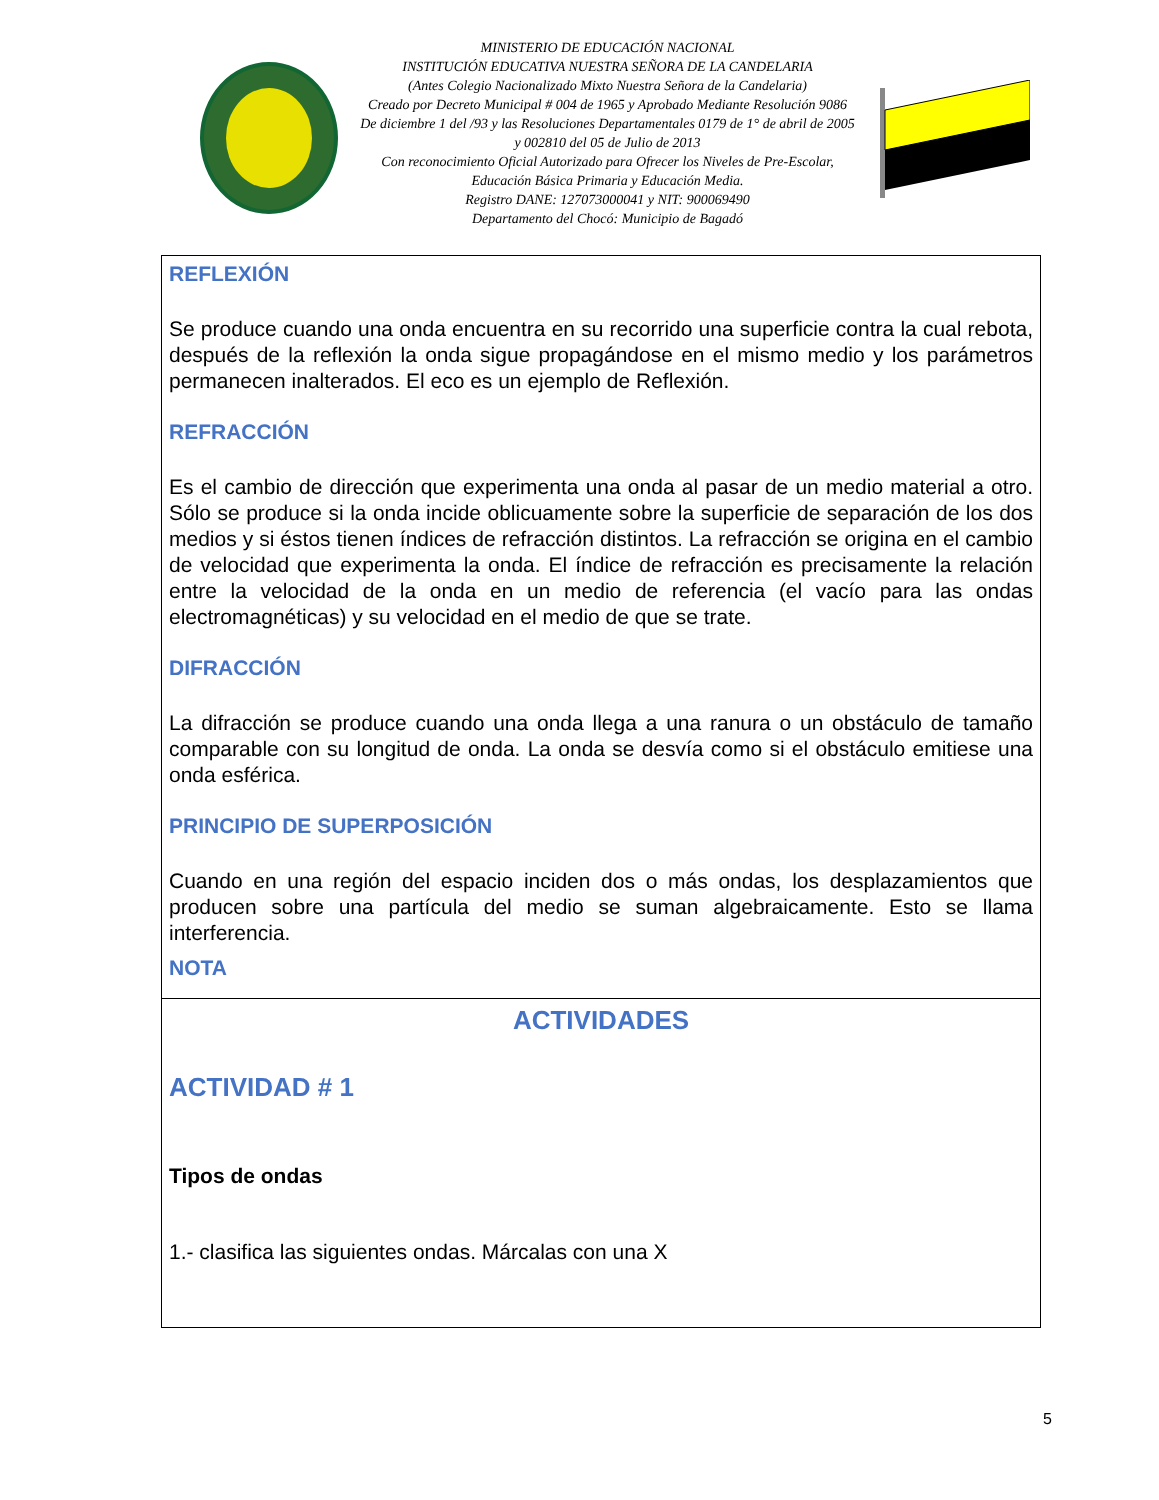MINISTERIO DE EDUCACIÓN NACIONAL
INSTITUCIÓN EDUCATIVA NUESTRA SEÑORA DE LA CANDELARIA
(Antes Colegio Nacionalizado Mixto Nuestra Señora de la Candelaria)
Creado por Decreto Municipal # 004 de 1965 y Aprobado Mediante Resolución 9086
De diciembre 1 del /93 y las Resoluciones Departamentales 0179 de 1° de abril de 2005
y 002810 del 05 de Julio de 2013
Con reconocimiento Oficial Autorizado para Ofrecer los Niveles de Pre-Escolar,
Educación Básica Primaria y Educación Media.
Registro DANE: 127073000041 y NIT: 900069490
Departamento del Chocó: Municipio de Bagadó
REFLEXIÓN
Se produce cuando una onda encuentra en su recorrido una superficie contra la cual rebota, después de la reflexión la onda sigue propagándose en el mismo medio y los parámetros permanecen inalterados. El eco es un ejemplo de Reflexión.
REFRACCIÓN
Es el cambio de dirección que experimenta una onda al pasar de un medio material a otro. Sólo se produce si la onda incide oblicuamente sobre la superficie de separación de los dos medios y si éstos tienen índices de refracción distintos. La refracción se origina en el cambio de velocidad que experimenta la onda. El índice de refracción es precisamente la relación entre la velocidad de la onda en un medio de referencia (el vacío para las ondas electromagnéticas) y su velocidad en el medio de que se trate.
DIFRACCIÓN
La difracción se produce cuando una onda llega a una ranura o un obstáculo de tamaño comparable con su longitud de onda. La onda se desvía como si el obstáculo emitiese una onda esférica.
PRINCIPIO DE SUPERPOSICIÓN
Cuando en una región del espacio inciden dos o más ondas, los desplazamientos que producen sobre una partícula del medio se suman algebraicamente. Esto se llama interferencia.
NOTA
ACTIVIDADES
ACTIVIDAD # 1
Tipos de ondas
1.- clasifica las siguientes ondas. Márcalas con una X
5